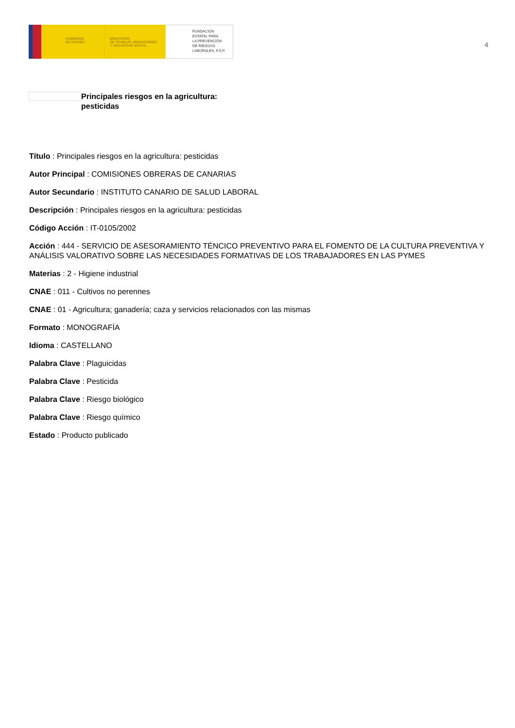GOBIERNO
DE ESPAÑA
MINISTERIO
DE TRABAJO, MIGRACIONES
Y SEGURIDAD SOCIAL
FUNDACIÓN
ESTATAL PARA
LA PREVENCIÓN
DE RIESGOS
LABORALES, F.S.P.
4
Principales riesgos en la agricultura:
pesticidas
Título : Principales riesgos en la agricultura: pesticidas
Autor Principal : COMISIONES OBRERAS DE CANARIAS
Autor Secundario : INSTITUTO CANARIO DE SALUD LABORAL
Descripción : Principales riesgos en la agricultura: pesticidas
Código Acción : IT-0105/2002
Acción : 444 - SERVICIO DE ASESORAMIENTO TÉNCICO PREVENTIVO PARA EL FOMENTO DE LA CULTURA PREVENTIVA Y ANÁLISIS VALORATIVO SOBRE LAS NECESIDADES FORMATIVAS DE LOS TRABAJADORES EN LAS PYMES
Materias : 2 - Higiene industrial
CNAE : 011 - Cultivos no perennes
CNAE : 01 - Agricultura; ganadería; caza y servicios relacionados con las mismas
Formato : MONOGRAFÍA
Idioma : CASTELLANO
Palabra Clave : Plaguicidas
Palabra Clave : Pesticida
Palabra Clave : Riesgo biológico
Palabra Clave : Riesgo químico
Estado : Producto publicado